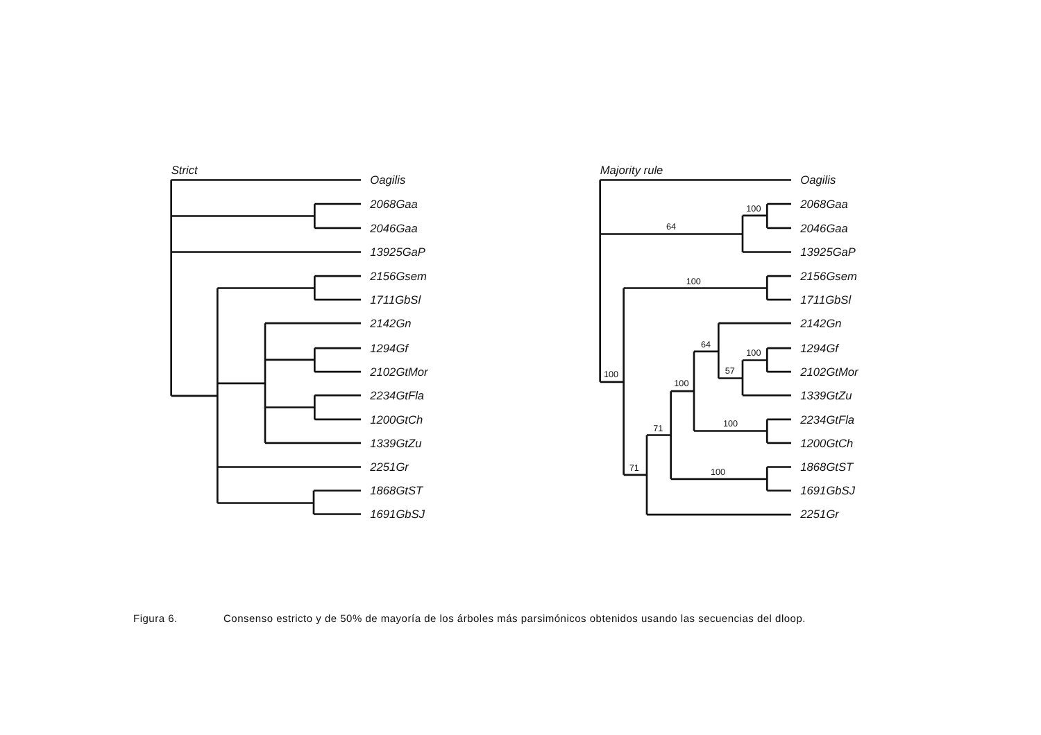Strict
Oagilis
2068Gaa
2046Gaa
13925GaP
2156Gsem
1711GbSl
2142Gn
1294Gf
2102GtMor
2234GtFla
1200GtCh
1339GtZu
2251Gr
1868GtST
1691GbSJ
Majority rule
Oagilis
2068Gaa
2046Gaa
13925GaP
2156Gsem
1711GbSl
2142Gn
1294Gf
2102GtMor
1339GtZu
2234GtFla
1200GtCh
1868GtST
1691GbSJ
2251Gr
100
64
100
100
64
100
57
100
100
71
71
100
Figura 6. Consenso estricto y de 50% de mayoría de los árboles más parsimónicos obtenidos usando las secuencias del dloop.